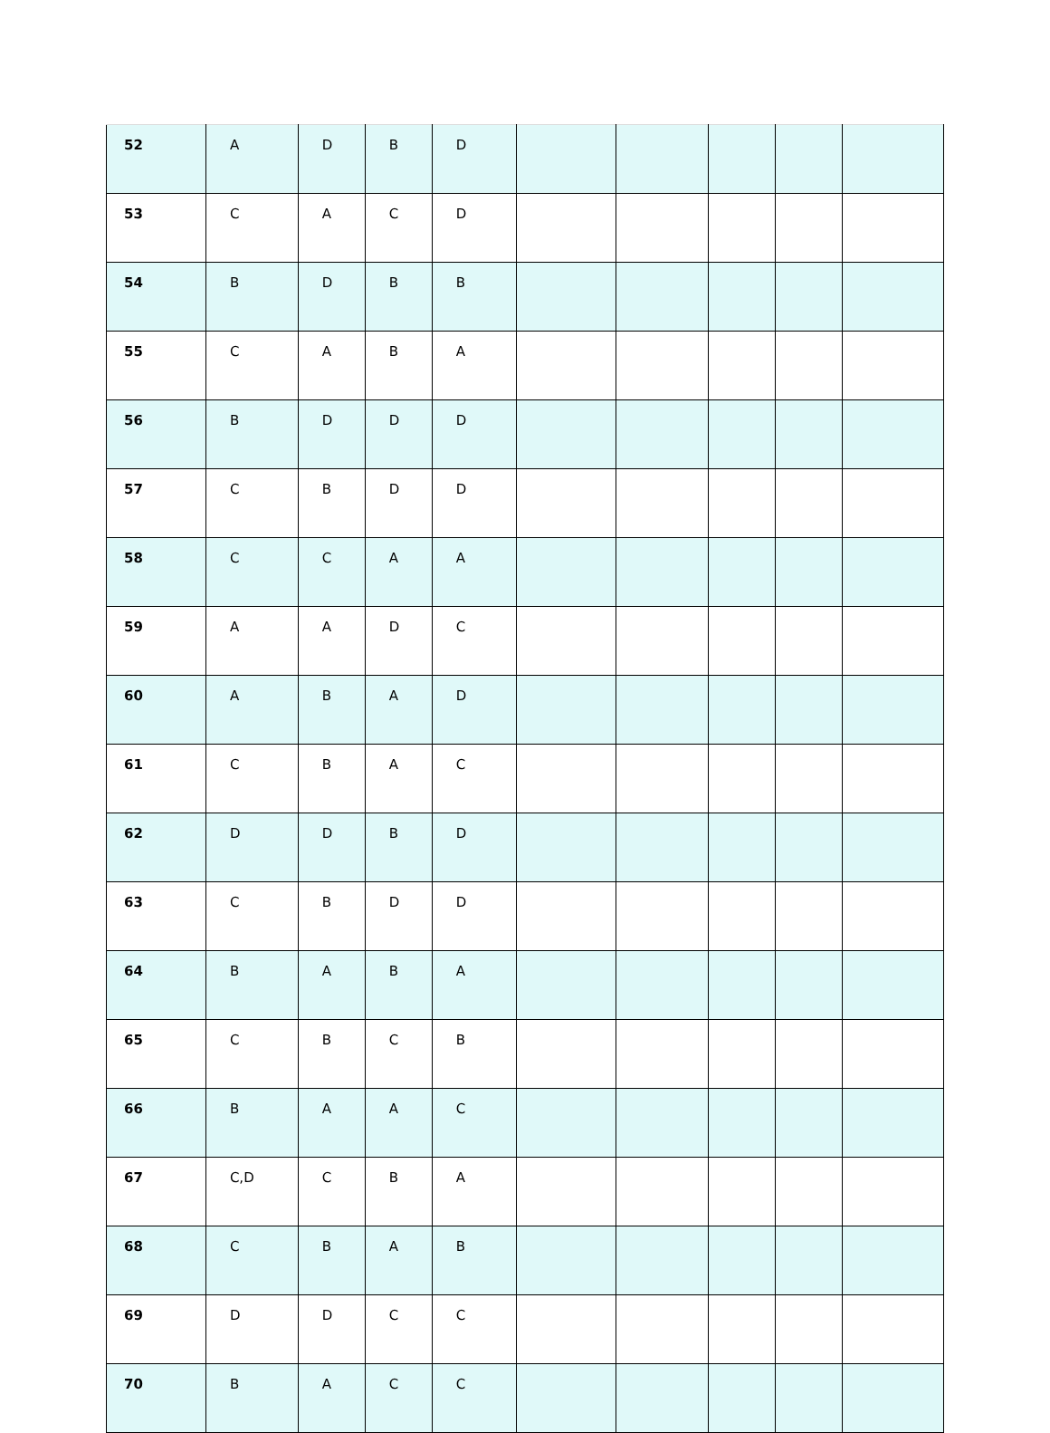| 52 | A | D | B | D | | | | | |
| 53 | C | A | C | D | | | | | |
| 54 | B | D | B | B | | | | | |
| 55 | C | A | B | A | | | | | |
| 56 | B | D | D | D | | | | | |
| 57 | C | B | D | D | | | | | |
| 58 | C | C | A | A | | | | | |
| 59 | A | A | D | C | | | | | |
| 60 | A | B | A | D | | | | | |
| 61 | C | B | A | C | | | | | |
| 62 | D | D | B | D | | | | | |
| 63 | C | B | D | D | | | | | |
| 64 | B | A | B | A | | | | | |
| 65 | C | B | C | B | | | | | |
| 66 | B | A | A | C | | | | | |
| 67 | C,D | C | B | A | | | | | |
| 68 | C | B | A | B | | | | | |
| 69 | D | D | C | C | | | | | |
| 70 | B | A | C | C | | | | | |